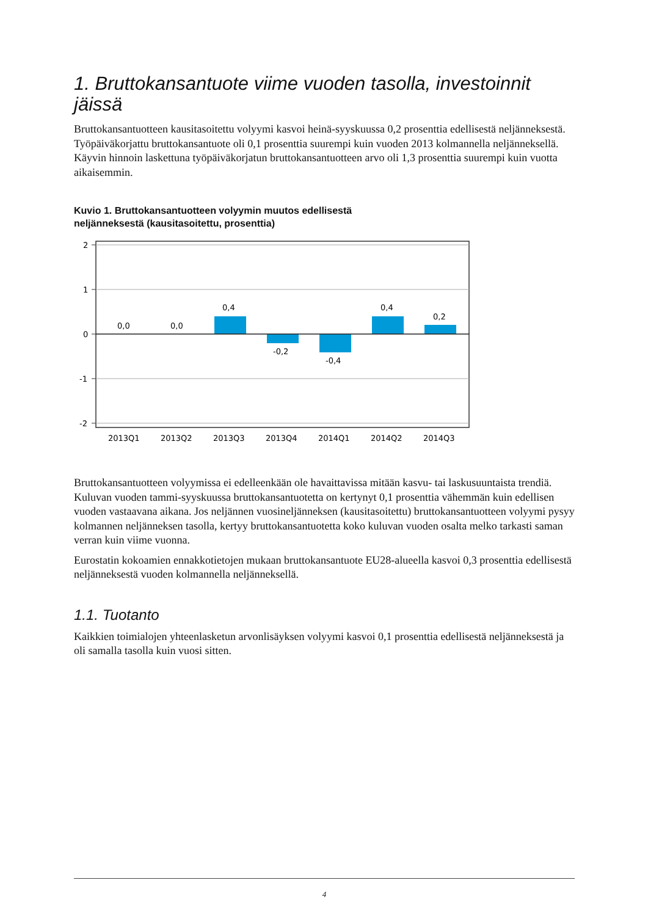1. Bruttokansantuote viime vuoden tasolla, investoinnit jäissä
Bruttokansantuotteen kausitasoitettu volyymi kasvoi heinä-syyskuussa 0,2 prosenttia edellisestä neljänneksestä. Työpäiväkorjattu bruttokansantuote oli 0,1 prosenttia suurempi kuin vuoden 2013 kolmannella neljänneksellä. Käyvin hinnoin laskettuna työpäiväkorjatun bruttokansantuotteen arvo oli 1,3 prosenttia suurempi kuin vuotta aikaisemmin.
Kuvio 1. Bruttokansantuotteen volyymin muutos edellisestä
neljänneksestä (kausitasoitettu, prosenttia)
2
1
0
-1
-2
0,0
0,0
0,4
-0,2
-0,4
0,4
0,2
2013Q1
2013Q2
2013Q3
2013Q4
2014Q1
2014Q2
2014Q3
Bruttokansantuotteen volyymissa ei edelleenkään ole havaittavissa mitään kasvu- tai laskusuuntaista trendiä. Kuluvan vuoden tammi-syyskuussa bruttokansantuotetta on kertynyt 0,1 prosenttia vähemmän kuin edellisen vuoden vastaavana aikana. Jos neljännen vuosineljänneksen (kausitasoitettu) bruttokansantuotteen volyymi pysyy kolmannen neljänneksen tasolla, kertyy bruttokansantuotetta koko kuluvan vuoden osalta melko tarkasti saman verran kuin viime vuonna.
Eurostatin kokoamien ennakkotietojen mukaan bruttokansantuote EU28-alueella kasvoi 0,3 prosenttia edellisestä neljänneksestä vuoden kolmannella neljänneksellä.
1.1. Tuotanto
Kaikkien toimialojen yhteenlasketun arvonlisäyksen volyymi kasvoi 0,1 prosenttia edellisestä neljänneksestä ja oli samalla tasolla kuin vuosi sitten.
4